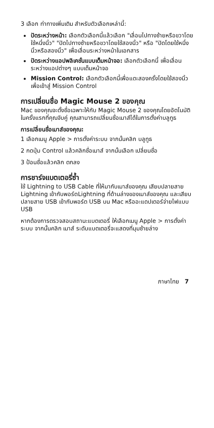3 เลือก ท่าทางเพิ่มเติม สำหรับตัวเลือกเหล่านี้:
ปัดระหว่างหน้า: เลือกตัวเลือกนี้แล้วเลือก "เลื่อนไปทางซ้ายหรือขวาโดยใช้หนึ่งนิ้ว" "ปัดไปทางซ้ายหรือขวาโดยใช้สองนิ้ว" หรือ "ปัดโดยใช้หนึ่งนิ้วหรือสองนิ้ว" เพื่อเลื่อนระหว่างหน้าในเอกสาร
ปัดระหว่างแอปพลิเคชั่นแบบเต็มหน้าจอ: เลือกตัวเลือกนี้ เพื่อเลื่อนระหว่างแอปต่างๆ แบบเต็มหน้าจอ
Mission Control: เลือกตัวเลือกนี้เพื่อแตะสองครั้งโดยใช้สองนิ้วเพื่อเข้าสู่ Mission Control
การเปลี่ยนชื่อ Magic Mouse 2 ของคุณ
Mac ของคุณจะตั้งชื่อเฉพาะให้กับ Magic Mouse 2 ของคุณโดยอัตโนมัติในครั้งแรกที่คุณจับคู่ คุณสามารถเปลี่ยนชื่อเมาส์ได้ในการตั้งค่าบลูทูธ
การเปลี่ยนชื่อเมาส์ของคุณ:
1 เลือกเมนู Apple > การตั้งค่าระบบ จากนั้นคลิก บลูทูธ
2 กดปุ่ม Control แล้วคลิกชื่อเมาส์ จากนั้นเลือก เปลี่ยนชื่อ
3 ป้อนชื่อแล้วคลิก ตกลง
การชาร์จแบตเตอรี่ซ้ำ
ใช้ Lightning to USB Cable ที่ให้มากับเมาส์ของคุณ เสียบปลายสาย Lightning เข้ากับพอร์ตLightning ที่ด้านล่างของเมาส์ของคุณ และเสียบปลายสาย USB เข้ากับพอร์ต USB บน Mac หรืออะแดปเตอร์จ่ายไฟแบบ USB
หากต้องการตรวจสอบสถานะแบตเตอรี่ ให้เลือกเมนู Apple > การตั้งค่าระบบ จากนั้นคลิก เมาส์ ระดับแบตเตอรี่จะแสดงที่มุมซ้ายล่าง
ภาษาไทย 7